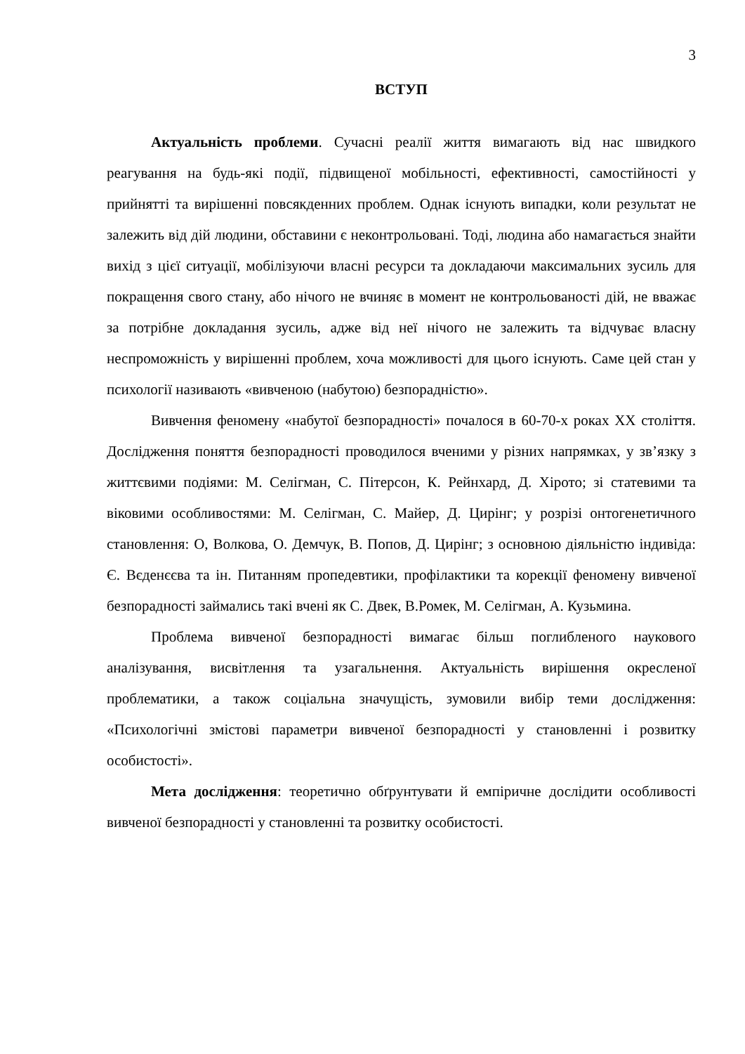3
ВСТУП
Актуальність проблеми. Сучасні реалії життя вимагають від нас швидкого реагування на будь-які події, підвищеної мобільності, ефективності, самостійності у прийнятті та вирішенні повсякденних проблем. Однак існують випадки, коли результат не залежить від дій людини, обставини є неконтрольовані. Тоді, людина або намагається знайти вихід з цієї ситуації, мобілізуючи власні ресурси та докладаючи максимальних зусиль для покращення свого стану, або нічого не вчиняє в момент не контрольованості дій, не вважає за потрібне докладання зусиль, адже від неї нічого не залежить та відчуває власну неспроможність у вирішенні проблем, хоча можливості для цього існують. Саме цей стан у психології називають «вивченою (набутою) безпорадністю».
Вивчення феномену «набутої безпорадності» почалося в 60-70-х роках XX століття. Дослідження поняття безпорадності проводилося вченими у різних напрямках, у зв’язку з життєвими подіями: М. Селігман, С. Пітерсон, К. Рейнхард, Д. Хірото; зі статевими та віковими особливостями: М. Селігман, С. Майер, Д. Цирінг; у розрізі онтогенетичного становлення: О, Волкова, О. Демчук, В. Попов, Д. Цирінг; з основною діяльністю індивіда: Є. Вєденєєва та ін. Питанням пропедевтики, профілактики та корекції феномену вивченої безпорадності займались такі вчені як С. Двек, В.Ромек, М. Селігман, А. Кузьмина.
Проблема вивченої безпорадності вимагає більш поглибленого наукового аналізування, висвітлення та узагальнення. Актуальність вирішення окресленої проблематики, а також соціальна значущість, зумовили вибір теми дослідження: «Психологічні змістові параметри вивченої безпорадності у становленні і розвитку особистості».
Мета дослідження: теоретично обґрунтувати й емпіричне дослідити особливості вивченої безпорадності у становленні та розвитку особистості.